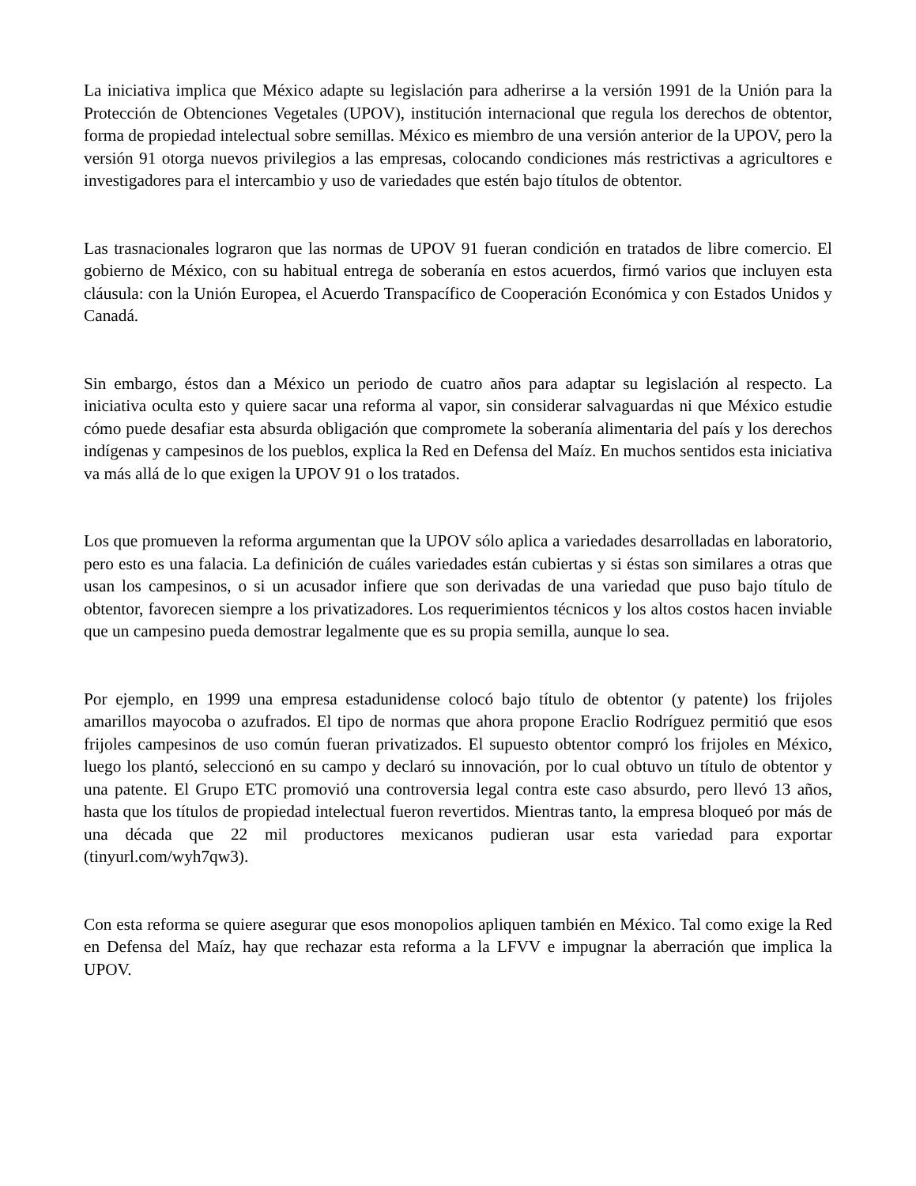La iniciativa implica que México adapte su legislación para adherirse a la versión 1991 de la Unión para la Protección de Obtenciones Vegetales (UPOV), institución internacional que regula los derechos de obtentor, forma de propiedad intelectual sobre semillas. México es miembro de una versión anterior de la UPOV, pero la versión 91 otorga nuevos privilegios a las empresas, colocando condiciones más restrictivas a agricultores e investigadores para el intercambio y uso de variedades que estén bajo títulos de obtentor.
Las trasnacionales lograron que las normas de UPOV 91 fueran condición en tratados de libre comercio. El gobierno de México, con su habitual entrega de soberanía en estos acuerdos, firmó varios que incluyen esta cláusula: con la Unión Europea, el Acuerdo Transpacífico de Cooperación Económica y con Estados Unidos y Canadá.
Sin embargo, éstos dan a México un periodo de cuatro años para adaptar su legislación al respecto. La iniciativa oculta esto y quiere sacar una reforma al vapor, sin considerar salvaguardas ni que México estudie cómo puede desafiar esta absurda obligación que compromete la soberanía alimentaria del país y los derechos indígenas y campesinos de los pueblos, explica la Red en Defensa del Maíz. En muchos sentidos esta iniciativa va más allá de lo que exigen la UPOV 91 o los tratados.
Los que promueven la reforma argumentan que la UPOV sólo aplica a variedades desarrolladas en laboratorio, pero esto es una falacia. La definición de cuáles variedades están cubiertas y si éstas son similares a otras que usan los campesinos, o si un acusador infiere que son derivadas de una variedad que puso bajo título de obtentor, favorecen siempre a los privatizadores. Los requerimientos técnicos y los altos costos hacen inviable que un campesino pueda demostrar legalmente que es su propia semilla, aunque lo sea.
Por ejemplo, en 1999 una empresa estadunidense colocó bajo título de obtentor (y patente) los frijoles amarillos mayocoba o azufrados. El tipo de normas que ahora propone Eraclio Rodríguez permitió que esos frijoles campesinos de uso común fueran privatizados. El supuesto obtentor compró los frijoles en México, luego los plantó, seleccionó en su campo y declaró su innovación, por lo cual obtuvo un título de obtentor y una patente. El Grupo ETC promovió una controversia legal contra este caso absurdo, pero llevó 13 años, hasta que los títulos de propiedad intelectual fueron revertidos. Mientras tanto, la empresa bloqueó por más de una década que 22 mil productores mexicanos pudieran usar esta variedad para exportar (tinyurl.com/wyh7qw3).
Con esta reforma se quiere asegurar que esos monopolios apliquen también en México. Tal como exige la Red en Defensa del Maíz, hay que rechazar esta reforma a la LFVV e impugnar la aberración que implica la UPOV.